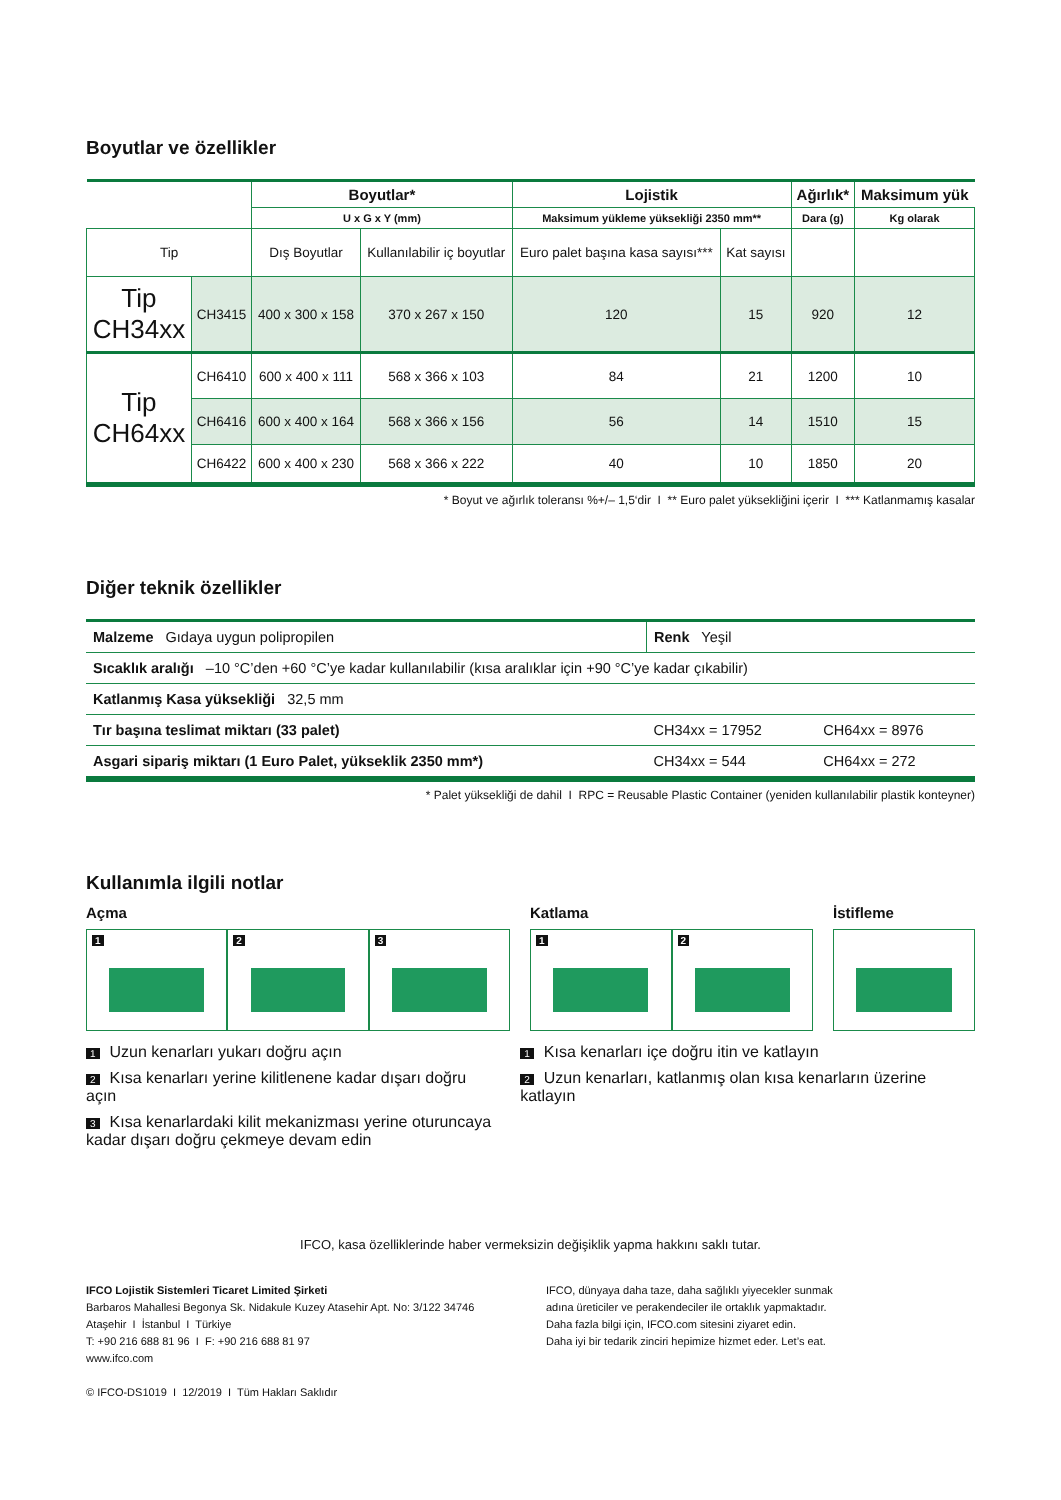Boyutlar ve özellikler
| | | Boyutlar* | | Lojistik | | Ağırlık* | Maksimum yük |
| --- | --- | --- | --- | --- | --- | --- | --- |
| | | U x G x Y (mm) | | Maksimum yükleme yüksekliği 2350 mm** | | Dara (g) | Kg olarak |
| Tip | | Dış Boyutlar | Kullanılabilir iç boyutlar | Euro palet başına kasa sayısı*** | Kat sayısı | | |
| Tip CH34xx | CH3415 | 400 x 300 x 158 | 370 x 267 x 150 | 120 | 15 | 920 | 12 |
| Tip CH64xx | CH6410 | 600 x 400 x 111 | 568 x 366 x 103 | 84 | 21 | 1200 | 10 |
| | CH6416 | 600 x 400 x 164 | 568 x 366 x 156 | 56 | 14 | 1510 | 15 |
| | CH6422 | 600 x 400 x 230 | 568 x 366 x 222 | 40 | 10 | 1850 | 20 |
* Boyut ve ağırlık toleransı %+/– 1,5‘dir I ** Euro palet yüksekliğini içerir I *** Katlanmamış kasalar
Diğer teknik özellikler
| Malzeme Gıdaya uygun polipropilen | Renk Yeşil | |
| Sıcaklık aralığı –10 °C’den +60 °C’ye kadar kullanılabilir (kısa aralıklar için +90 °C’ye kadar çıkabilir) | | |
| Katlanmış Kasa yüksekliği 32,5 mm | | |
| Tır başına teslimat miktarı (33 palet) | CH34xx = 17952 | CH64xx = 8976 |
| Asgari sipariş miktarı (1 Euro Palet, yükseklik 2350 mm*) | CH34xx = 544 | CH64xx = 272 |
* Palet yüksekliği de dahil I RPC = Reusable Plastic Container (yeniden kullanılabilir plastik konteyner)
Kullanımla ilgili notlar
Açma
1
2
3
Katlama
1
2
İstifleme
1 Uzun kenarları yukarı doğru açın
2 Kısa kenarları yerine kilitlenene kadar dışarı doğru açın
3 Kısa kenarlardaki kilit mekanizması yerine oturuncaya kadar dışarı doğru çekmeye devam edin
1 Kısa kenarları içe doğru itin ve katlayın
2 Uzun kenarları, katlanmış olan kısa kenarların üzerine katlayın
IFCO, kasa özelliklerinde haber vermeksizin değişiklik yapma hakkını saklı tutar.
IFCO Lojistik Sistemleri Ticaret Limited Şirketi
Barbaros Mahallesi Begonya Sk. Nidakule Kuzey Atasehir Apt. No: 3/122 34746
Ataşehir I İstanbul I Türkiye
T: +90 216 688 81 96 I F: +90 216 688 81 97
www.ifco.com
© IFCO-DS1019 I 12/2019 I Tüm Hakları Saklıdır
IFCO, dünyaya daha taze, daha sağlıklı yiyecekler sunmak
adına üreticiler ve perakendeciler ile ortaklık yapmaktadır.
Daha fazla bilgi için, IFCO.com sitesini ziyaret edin.
Daha iyi bir tedarik zinciri hepimize hizmet eder. Let’s eat.